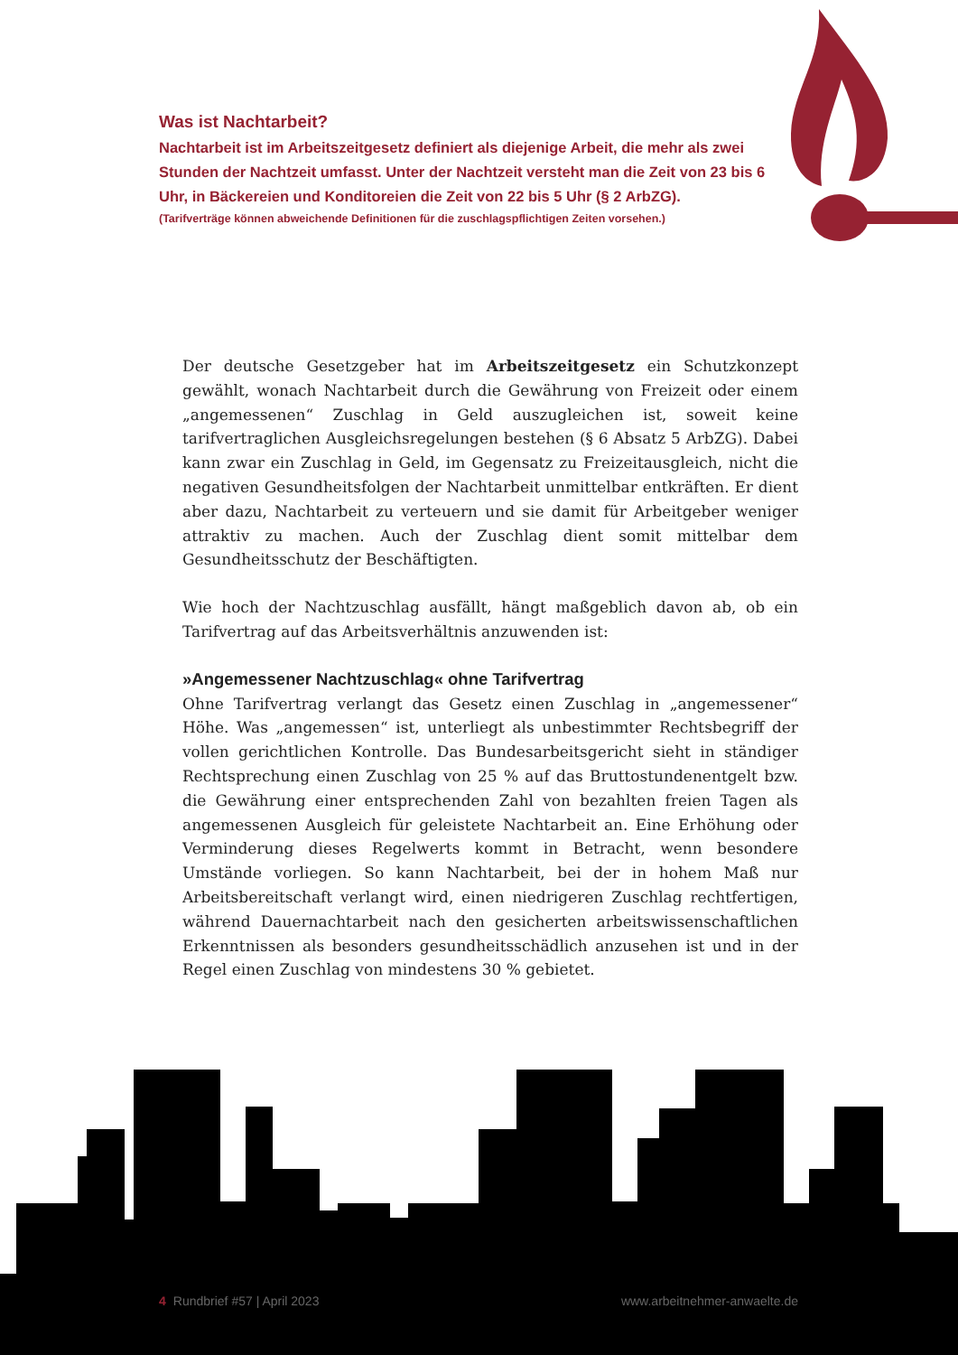Was ist Nachtarbeit?
Nachtarbeit ist im Arbeitszeitgesetz definiert als diejenige Arbeit, die mehr als zwei Stunden der Nachtzeit umfasst. Unter der Nachtzeit versteht man die Zeit von 23 bis 6 Uhr, in Bäckereien und Konditoreien die Zeit von 22 bis 5 Uhr (§ 2 ArbZG).
(Tarifverträge können abweichende Definitionen für die zuschlagspflichtigen Zeiten vorsehen.)
Der deutsche Gesetzgeber hat im Arbeitszeitgesetz ein Schutzkonzept gewählt, wonach Nachtarbeit durch die Gewährung von Freizeit oder einem „angemessenen“ Zuschlag in Geld auszugleichen ist, soweit keine tarifvertraglichen Ausgleichsregelungen bestehen (§ 6 Absatz 5 ArbZG). Dabei kann zwar ein Zuschlag in Geld, im Gegensatz zu Freizeitausgleich, nicht die negativen Gesundheitsfolgen der Nachtarbeit unmittelbar entkräften. Er dient aber dazu, Nachtarbeit zu verteuern und sie damit für Arbeitgeber weniger attraktiv zu machen. Auch der Zuschlag dient somit mittelbar dem Gesundheitsschutz der Beschäftigten.
Wie hoch der Nachtzuschlag ausfällt, hängt maßgeblich davon ab, ob ein Tarifvertrag auf das Arbeitsverhältnis anzuwenden ist:
»Angemessener Nachtzuschlag« ohne Tarifvertrag
Ohne Tarifvertrag verlangt das Gesetz einen Zuschlag in „angemessener“ Höhe. Was „angemessen“ ist, unterliegt als unbestimmter Rechtsbegriff der vollen gerichtlichen Kontrolle. Das Bundesarbeitsgericht sieht in ständiger Rechtsprechung einen Zuschlag von 25 % auf das Bruttostundenentgelt bzw. die Gewährung einer entsprechenden Zahl von bezahlten freien Tagen als angemessenen Ausgleich für geleistete Nachtarbeit an. Eine Erhöhung oder Verminderung dieses Regelwerts kommt in Betracht, wenn besondere Umstände vorliegen. So kann Nachtarbeit, bei der in hohem Maß nur Arbeitsbereitschaft verlangt wird, einen niedrigeren Zuschlag rechtfertigen, während Dauernachtarbeit nach den gesicherten arbeitswissenschaftlichen Erkenntnissen als besonders gesundheitsschädlich anzusehen ist und in der Regel einen Zuschlag von mindestens 30 % gebietet.
4 Rundbrief #57 | April 2023 www.arbeitnehmer-anwaelte.de